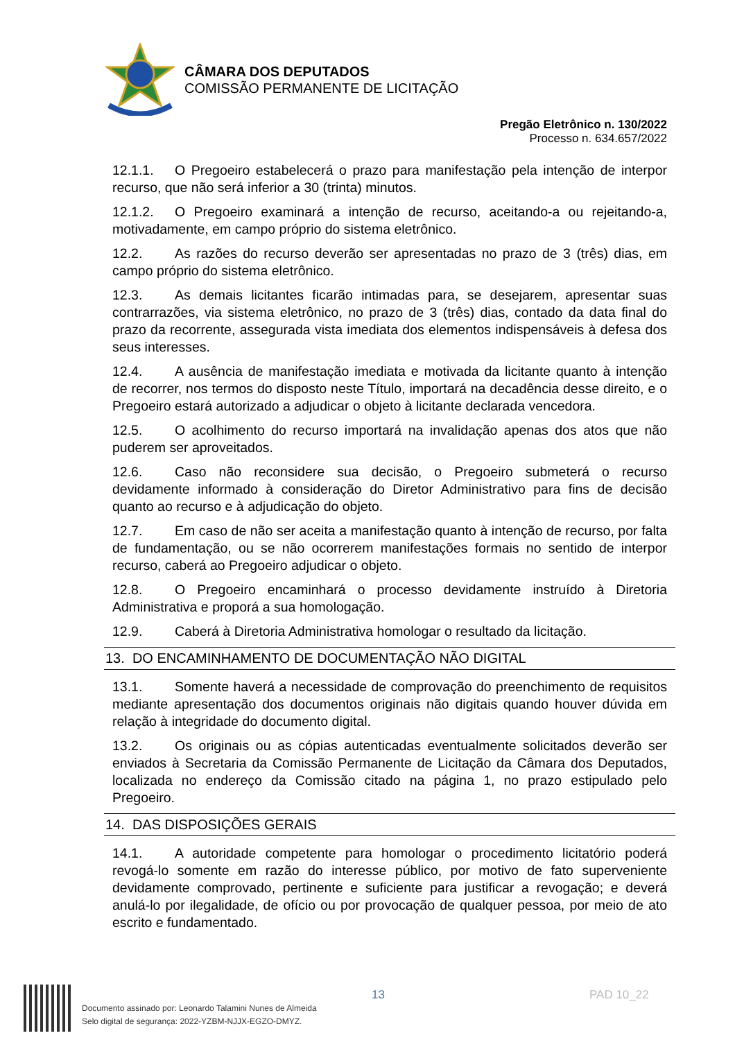CÂMARA DOS DEPUTADOS
COMISSÃO PERMANENTE DE LICITAÇÃO
Pregão Eletrônico n. 130/2022
Processo n. 634.657/2022
12.1.1. O Pregoeiro estabelecerá o prazo para manifestação pela intenção de interpor recurso, que não será inferior a 30 (trinta) minutos.
12.1.2. O Pregoeiro examinará a intenção de recurso, aceitando-a ou rejeitando-a, motivadamente, em campo próprio do sistema eletrônico.
12.2. As razões do recurso deverão ser apresentadas no prazo de 3 (três) dias, em campo próprio do sistema eletrônico.
12.3. As demais licitantes ficarão intimadas para, se desejarem, apresentar suas contrarrazões, via sistema eletrônico, no prazo de 3 (três) dias, contado da data final do prazo da recorrente, assegurada vista imediata dos elementos indispensáveis à defesa dos seus interesses.
12.4. A ausência de manifestação imediata e motivada da licitante quanto à intenção de recorrer, nos termos do disposto neste Título, importará na decadência desse direito, e o Pregoeiro estará autorizado a adjudicar o objeto à licitante declarada vencedora.
12.5. O acolhimento do recurso importará na invalidação apenas dos atos que não puderem ser aproveitados.
12.6. Caso não reconsidere sua decisão, o Pregoeiro submeterá o recurso devidamente informado à consideração do Diretor Administrativo para fins de decisão quanto ao recurso e à adjudicação do objeto.
12.7. Em caso de não ser aceita a manifestação quanto à intenção de recurso, por falta de fundamentação, ou se não ocorrerem manifestações formais no sentido de interpor recurso, caberá ao Pregoeiro adjudicar o objeto.
12.8. O Pregoeiro encaminhará o processo devidamente instruído à Diretoria Administrativa e proporá a sua homologação.
12.9. Caberá à Diretoria Administrativa homologar o resultado da licitação.
13. DO ENCAMINHAMENTO DE DOCUMENTAÇÃO NÃO DIGITAL
13.1. Somente haverá a necessidade de comprovação do preenchimento de requisitos mediante apresentação dos documentos originais não digitais quando houver dúvida em relação à integridade do documento digital.
13.2. Os originais ou as cópias autenticadas eventualmente solicitados deverão ser enviados à Secretaria da Comissão Permanente de Licitação da Câmara dos Deputados, localizada no endereço da Comissão citado na página 1, no prazo estipulado pelo Pregoeiro.
14. DAS DISPOSIÇÕES GERAIS
14.1. A autoridade competente para homologar o procedimento licitatório poderá revogá-lo somente em razão do interesse público, por motivo de fato superveniente devidamente comprovado, pertinente e suficiente para justificar a revogação; e deverá anulá-lo por ilegalidade, de ofício ou por provocação de qualquer pessoa, por meio de ato escrito e fundamentado.
Documento assinado por: Leonardo Talamini Nunes de Almeida
Selo digital de segurança: 2022-YZBM-NJJX-EGZO-DMYZ.
13 PAD 10_22